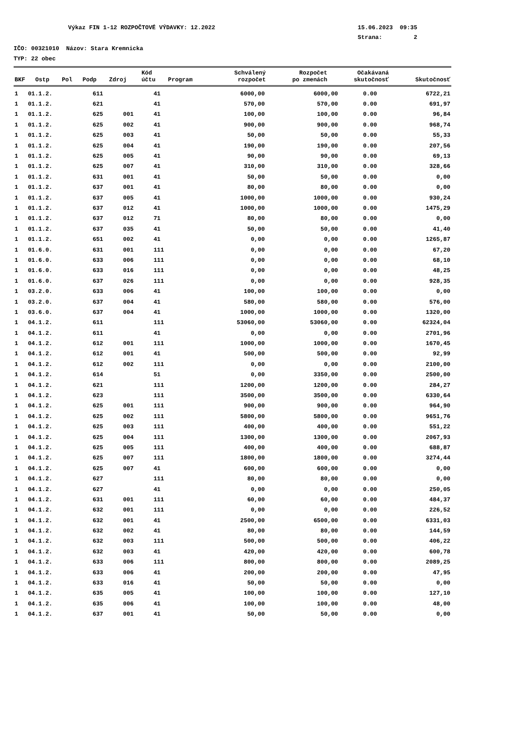Výkaz FIN 1-12 ROZPOČTOVÉ VÝDAVKY: 12.2022 15.06.2023 09:35
Strana: 2
IČO: 00321010 Názov: Stara Kremnicka
TYP: 22 obec
| BKF | Ostp | Pol | Podp | Zdroj | Kód účtu | Program | Schválený rozpočet | Rozpočet po zmenách | Očakávaná skutočnosť | Skutočnosť |
| --- | --- | --- | --- | --- | --- | --- | --- | --- | --- | --- |
| 1 | 01.1.2. | 611 | | 41 | | | 6000,00 | 6000,00 | 0.00 | 6722,21 |
| 1 | 01.1.2. | 621 | | 41 | | | 570,00 | 570,00 | 0.00 | 691,97 |
| 1 | 01.1.2. | 625 | 001 | 41 | | | 100,00 | 100,00 | 0.00 | 96,84 |
| 1 | 01.1.2. | 625 | 002 | 41 | | | 900,00 | 900,00 | 0.00 | 968,74 |
| 1 | 01.1.2. | 625 | 003 | 41 | | | 50,00 | 50,00 | 0.00 | 55,33 |
| 1 | 01.1.2. | 625 | 004 | 41 | | | 190,00 | 190,00 | 0.00 | 207,56 |
| 1 | 01.1.2. | 625 | 005 | 41 | | | 90,00 | 90,00 | 0.00 | 69,13 |
| 1 | 01.1.2. | 625 | 007 | 41 | | | 310,00 | 310,00 | 0.00 | 328,66 |
| 1 | 01.1.2. | 631 | 001 | 41 | | | 50,00 | 50,00 | 0.00 | 0,00 |
| 1 | 01.1.2. | 637 | 001 | 41 | | | 80,00 | 80,00 | 0.00 | 0,00 |
| 1 | 01.1.2. | 637 | 005 | 41 | | | 1000,00 | 1000,00 | 0.00 | 930,24 |
| 1 | 01.1.2. | 637 | 012 | 41 | | | 1000,00 | 1000,00 | 0.00 | 1475,29 |
| 1 | 01.1.2. | 637 | 012 | 71 | | | 80,00 | 80,00 | 0.00 | 0,00 |
| 1 | 01.1.2. | 637 | 035 | 41 | | | 50,00 | 50,00 | 0.00 | 41,40 |
| 1 | 01.1.2. | 651 | 002 | 41 | | | 0,00 | 0,00 | 0.00 | 1265,87 |
| 1 | 01.6.0. | 631 | 001 | 111 | | | 0,00 | 0,00 | 0.00 | 67,20 |
| 1 | 01.6.0. | 633 | 006 | 111 | | | 0,00 | 0,00 | 0.00 | 68,10 |
| 1 | 01.6.0. | 633 | 016 | 111 | | | 0,00 | 0,00 | 0.00 | 48,25 |
| 1 | 01.6.0. | 637 | 026 | 111 | | | 0,00 | 0,00 | 0.00 | 928,35 |
| 1 | 03.2.0. | 633 | 006 | 41 | | | 100,00 | 100,00 | 0.00 | 0,00 |
| 1 | 03.2.0. | 637 | 004 | 41 | | | 580,00 | 580,00 | 0.00 | 576,00 |
| 1 | 03.6.0. | 637 | 004 | 41 | | | 1000,00 | 1000,00 | 0.00 | 1320,00 |
| 1 | 04.1.2. | 611 | | 111 | | | 53060,00 | 53060,00 | 0.00 | 62324,04 |
| 1 | 04.1.2. | 611 | | 41 | | | 0,00 | 0,00 | 0.00 | 2701,96 |
| 1 | 04.1.2. | 612 | 001 | 111 | | | 1000,00 | 1000,00 | 0.00 | 1670,45 |
| 1 | 04.1.2. | 612 | 001 | 41 | | | 500,00 | 500,00 | 0.00 | 92,99 |
| 1 | 04.1.2. | 612 | 002 | 111 | | | 0,00 | 0,00 | 0.00 | 2100,00 |
| 1 | 04.1.2. | 614 | | 51 | | | 0,00 | 3350,00 | 0.00 | 2500,00 |
| 1 | 04.1.2. | 621 | | 111 | | | 1200,00 | 1200,00 | 0.00 | 284,27 |
| 1 | 04.1.2. | 623 | | 111 | | | 3500,00 | 3500,00 | 0.00 | 6330,64 |
| 1 | 04.1.2. | 625 | 001 | 111 | | | 900,00 | 900,00 | 0.00 | 964,90 |
| 1 | 04.1.2. | 625 | 002 | 111 | | | 5800,00 | 5800,00 | 0.00 | 9651,76 |
| 1 | 04.1.2. | 625 | 003 | 111 | | | 400,00 | 400,00 | 0.00 | 551,22 |
| 1 | 04.1.2. | 625 | 004 | 111 | | | 1300,00 | 1300,00 | 0.00 | 2067,93 |
| 1 | 04.1.2. | 625 | 005 | 111 | | | 400,00 | 400,00 | 0.00 | 688,87 |
| 1 | 04.1.2. | 625 | 007 | 111 | | | 1800,00 | 1800,00 | 0.00 | 3274,44 |
| 1 | 04.1.2. | 625 | 007 | 41 | | | 600,00 | 600,00 | 0.00 | 0,00 |
| 1 | 04.1.2. | 627 | | 111 | | | 80,00 | 80,00 | 0.00 | 0,00 |
| 1 | 04.1.2. | 627 | | 41 | | | 0,00 | 0,00 | 0.00 | 250,05 |
| 1 | 04.1.2. | 631 | 001 | 111 | | | 60,00 | 60,00 | 0.00 | 484,37 |
| 1 | 04.1.2. | 632 | 001 | 111 | | | 0,00 | 0,00 | 0.00 | 226,52 |
| 1 | 04.1.2. | 632 | 001 | 41 | | | 2500,00 | 6500,00 | 0.00 | 6331,03 |
| 1 | 04.1.2. | 632 | 002 | 41 | | | 80,00 | 80,00 | 0.00 | 144,59 |
| 1 | 04.1.2. | 632 | 003 | 111 | | | 500,00 | 500,00 | 0.00 | 406,22 |
| 1 | 04.1.2. | 632 | 003 | 41 | | | 420,00 | 420,00 | 0.00 | 600,78 |
| 1 | 04.1.2. | 633 | 006 | 111 | | | 800,00 | 800,00 | 0.00 | 2089,25 |
| 1 | 04.1.2. | 633 | 006 | 41 | | | 200,00 | 200,00 | 0.00 | 47,95 |
| 1 | 04.1.2. | 633 | 016 | 41 | | | 50,00 | 50,00 | 0.00 | 0,00 |
| 1 | 04.1.2. | 635 | 005 | 41 | | | 100,00 | 100,00 | 0.00 | 127,10 |
| 1 | 04.1.2. | 635 | 006 | 41 | | | 100,00 | 100,00 | 0.00 | 48,00 |
| 1 | 04.1.2. | 637 | 001 | 41 | | | 50,00 | 50,00 | 0.00 | 0,00 |